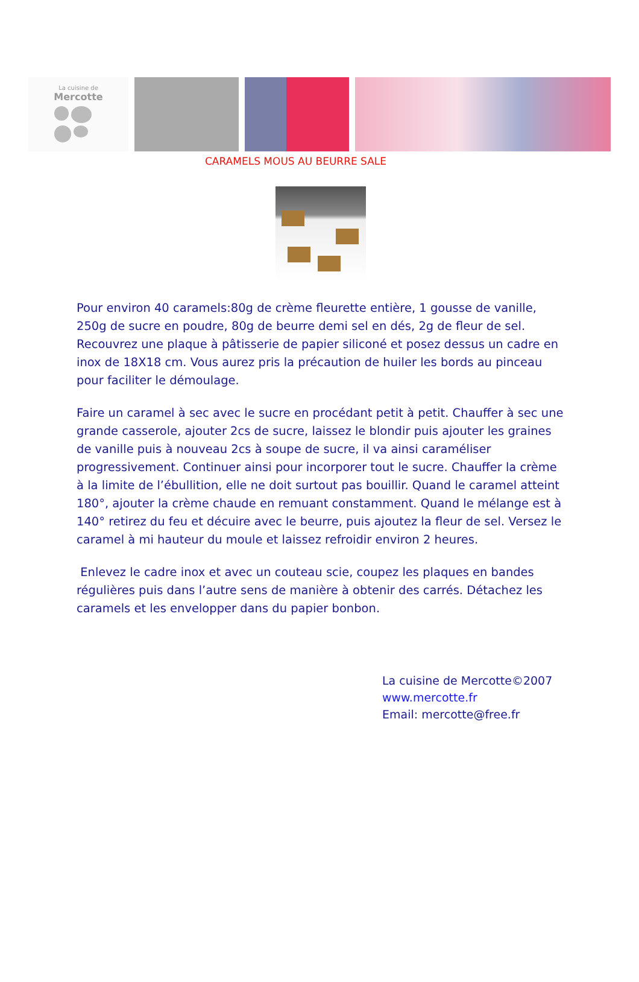La cuisine de
Mercotte
CARAMELS MOUS AU BEURRE SALE
Pour environ 40 caramels:80g de crème fleurette entière, 1 gousse de vanille, 250g de sucre en poudre, 80g de beurre demi sel en dés, 2g de fleur de sel. Recouvrez une plaque à pâtisserie de papier siliconé et posez dessus un cadre en inox de 18X18 cm. Vous aurez pris la précaution de huiler les bords au pinceau pour faciliter le démoulage.
Faire un caramel à sec avec le sucre en procédant petit à petit. Chauffer à sec une grande casserole, ajouter 2cs de sucre, laissez le blondir puis ajouter les graines de vanille puis à nouveau 2cs à soupe de sucre, il va ainsi caraméliser progressivement. Continuer ainsi pour incorporer tout le sucre. Chauffer la crème à la limite de l’ébullition, elle ne doit surtout pas bouillir. Quand le caramel atteint 180°, ajouter la crème chaude en remuant constamment. Quand le mélange est à 140° retirez du feu et décuire avec le beurre, puis ajoutez la fleur de sel. Versez le caramel à mi hauteur du moule et laissez refroidir environ 2 heures.
Enlevez le cadre inox et avec un couteau scie, coupez les plaques en bandes régulières puis dans l’autre sens de manière à obtenir des carrés. Détachez les caramels et les envelopper dans du papier bonbon.
La cuisine de Mercotte©2007
www.mercotte.fr
Email: mercotte@free.fr